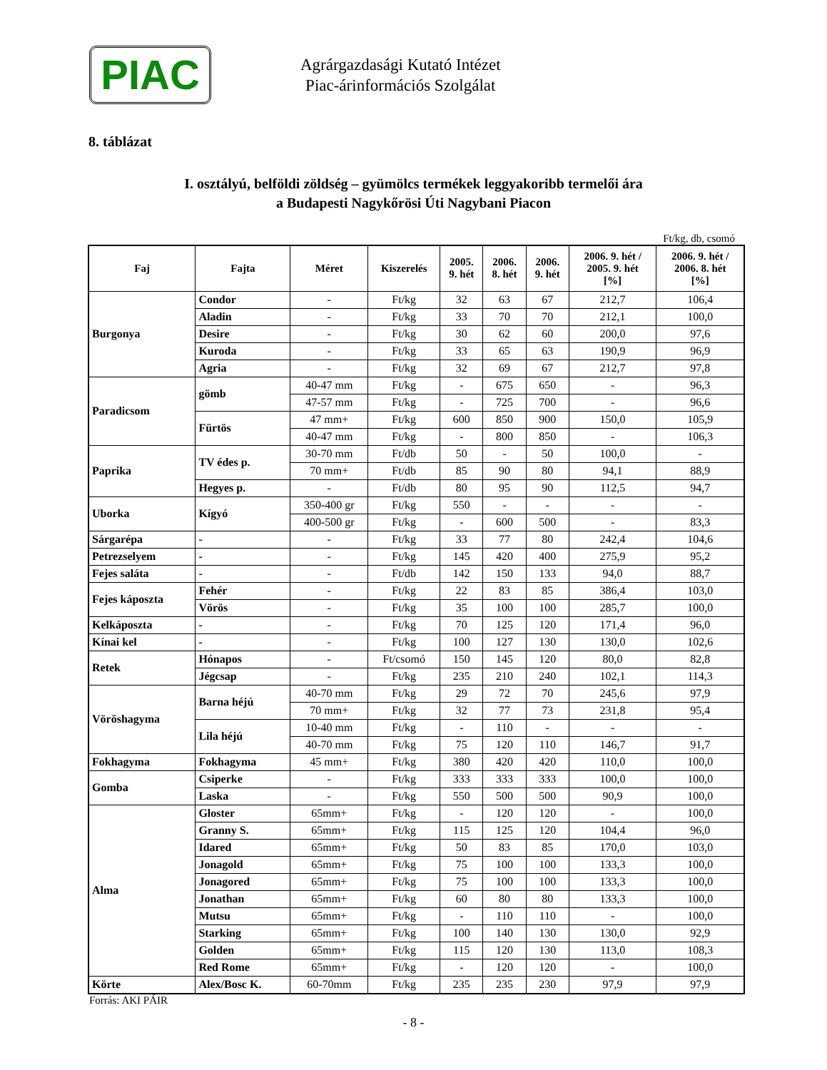PIAC
Agrárgazdasági Kutató Intézet
Piac-árinformációs Szolgálat
8. táblázat
I. osztályú, belföldi zöldség – gyümölcs termékek leggyakoribb termelői ára
a Budapesti Nagykőrösi Úti Nagybani Piacon
Ft/kg, db, csomó
| Faj | Fajta | Méret | Kiszerelés | 2005. 9. hét | 2006. 8. hét | 2006. 9. hét | 2006. 9. hét / 2005. 9. hét [%] | 2006. 9. hét / 2006. 8. hét [%] |
| --- | --- | --- | --- | --- | --- | --- | --- | --- |
| Burgonya | Condor | - | Ft/kg | 32 | 63 | 67 | 212,7 | 106,4 |
| | Aladin | - | Ft/kg | 33 | 70 | 70 | 212,1 | 100,0 |
| | Desire | - | Ft/kg | 30 | 62 | 60 | 200,0 | 97,6 |
| | Kuroda | - | Ft/kg | 33 | 65 | 63 | 190,9 | 96,9 |
| | Agria | - | Ft/kg | 32 | 69 | 67 | 212,7 | 97,8 |
| Paradicsom | gömb | 40-47 mm | Ft/kg | - | 675 | 650 | - | 96,3 |
| | | 47-57 mm | Ft/kg | - | 725 | 700 | - | 96,6 |
| | Fürtös | 47 mm+ | Ft/kg | 600 | 850 | 900 | 150,0 | 105,9 |
| | | 40-47 mm | Ft/kg | - | 800 | 850 | - | 106,3 |
| Paprika | TV édes p. | 30-70 mm | Ft/db | 50 | - | 50 | 100,0 | - |
| | | 70 mm+ | Ft/db | 85 | 90 | 80 | 94,1 | 88,9 |
| | Hegyes p. | - | Ft/db | 80 | 95 | 90 | 112,5 | 94,7 |
| Uborka | Kígyó | 350-400 gr | Ft/kg | 550 | - | - | - | - |
| | | 400-500 gr | Ft/kg | - | 600 | 500 | - | 83,3 |
| Sárgarépa | - | - | Ft/kg | 33 | 77 | 80 | 242,4 | 104,6 |
| Petrezselyem | - | - | Ft/kg | 145 | 420 | 400 | 275,9 | 95,2 |
| Fejes saláta | - | - | Ft/db | 142 | 150 | 133 | 94,0 | 88,7 |
| Fejes káposzta | Fehér | - | Ft/kg | 22 | 83 | 85 | 386,4 | 103,0 |
| | Vörös | - | Ft/kg | 35 | 100 | 100 | 285,7 | 100,0 |
| Kelkáposzta | - | - | Ft/kg | 70 | 125 | 120 | 171,4 | 96,0 |
| Kínai kel | - | - | Ft/kg | 100 | 127 | 130 | 130,0 | 102,6 |
| Retek | Hónapos | - | Ft/csomó | 150 | 145 | 120 | 80,0 | 82,8 |
| | Jégcsap | - | Ft/kg | 235 | 210 | 240 | 102,1 | 114,3 |
| Vöröshagyma | Barna héjú | 40-70 mm | Ft/kg | 29 | 72 | 70 | 245,6 | 97,9 |
| | | 70 mm+ | Ft/kg | 32 | 77 | 73 | 231,8 | 95,4 |
| | Lila héjú | 10-40 mm | Ft/kg | - | 110 | - | - | - |
| | | 40-70 mm | Ft/kg | 75 | 120 | 110 | 146,7 | 91,7 |
| Fokhagyma | Fokhagyma | 45 mm+ | Ft/kg | 380 | 420 | 420 | 110,0 | 100,0 |
| Gomba | Csiperke | - | Ft/kg | 333 | 333 | 333 | 100,0 | 100,0 |
| | Laska | - | Ft/kg | 550 | 500 | 500 | 90,9 | 100,0 |
| Alma | Gloster | 65mm+ | Ft/kg | - | 120 | 120 | - | 100,0 |
| | Granny S. | 65mm+ | Ft/kg | 115 | 125 | 120 | 104,4 | 96,0 |
| | Idared | 65mm+ | Ft/kg | 50 | 83 | 85 | 170,0 | 103,0 |
| | Jonagold | 65mm+ | Ft/kg | 75 | 100 | 100 | 133,3 | 100,0 |
| | Jonagored | 65mm+ | Ft/kg | 75 | 100 | 100 | 133,3 | 100,0 |
| | Jonathan | 65mm+ | Ft/kg | 60 | 80 | 80 | 133,3 | 100,0 |
| | Mutsu | 65mm+ | Ft/kg | - | 110 | 110 | - | 100,0 |
| | Starking | 65mm+ | Ft/kg | 100 | 140 | 130 | 130,0 | 92,9 |
| | Golden | 65mm+ | Ft/kg | 115 | 120 | 130 | 113,0 | 108,3 |
| | Red Rome | 65mm+ | Ft/kg | - | 120 | 120 | - | 100,0 |
| Körte | Alex/Bosc K. | 60-70mm | Ft/kg | 235 | 235 | 230 | 97,9 | 97,9 |
Forrás: AKI PÁIR
- 8 -